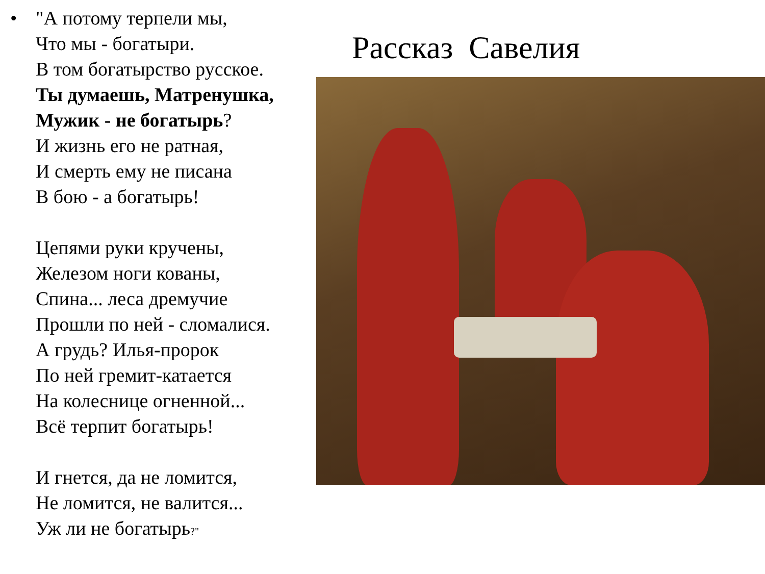• "А потому терпели мы,
Что мы - богатыри.
В том богатырство русское.
Ты думаешь, Матренушка,
Мужик - не богатырь?
И жизнь его не ратная,
И смерть ему не писана
В бою - а богатырь!
Цепями руки кручены,
Железом ноги кованы,
Спина... леса дремучие
Прошли по ней - сломалися.
А грудь? Илья-пророк
По ней гремит-катается
На колеснице огненной...
Всё терпит богатырь!
И гнется, да не ломится,
Не ломится, не валится...
Уж ли не богатырь?"
Рассказ Савелия